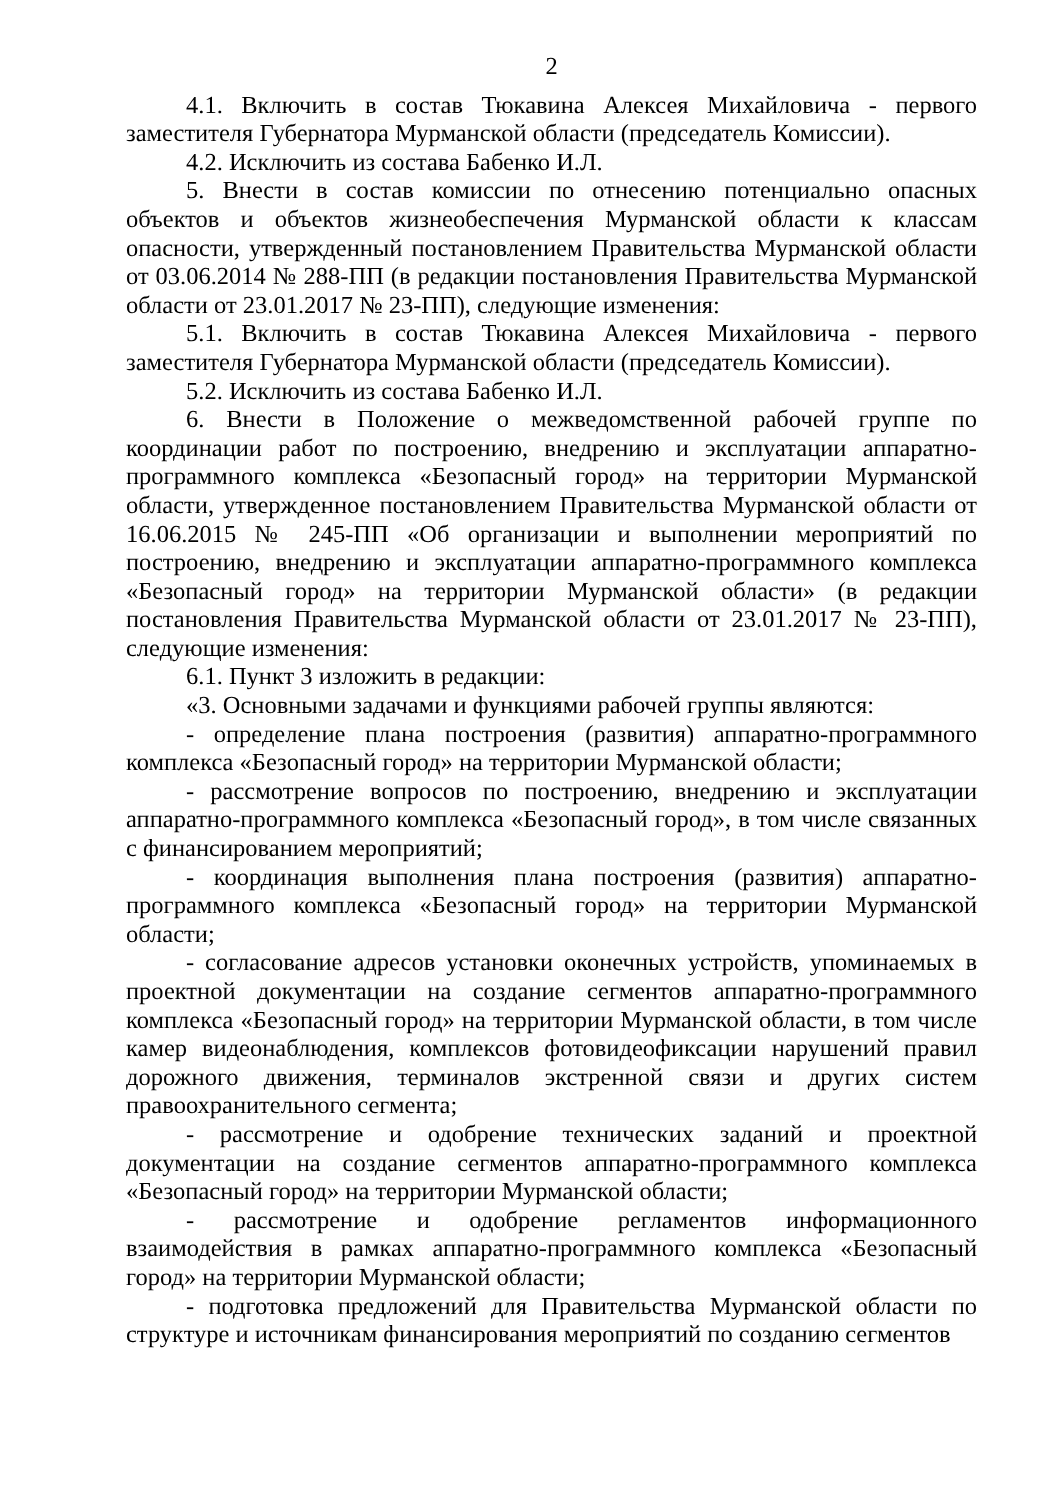2
4.1. Включить в состав Тюкавина Алексея Михайловича - первого заместителя Губернатора Мурманской области (председатель Комиссии).
4.2. Исключить из состава Бабенко И.Л.
5. Внести в состав комиссии по отнесению потенциально опасных объектов и объектов жизнеобеспечения Мурманской области к классам опасности, утвержденный постановлением Правительства Мурманской области от 03.06.2014 № 288-ПП (в редакции постановления Правительства Мурманской области от 23.01.2017 № 23-ПП), следующие изменения:
5.1. Включить в состав Тюкавина Алексея Михайловича - первого заместителя Губернатора Мурманской области (председатель Комиссии).
5.2. Исключить из состава Бабенко И.Л.
6. Внести в Положение о межведомственной рабочей группе по координации работ по построению, внедрению и эксплуатации аппаратно-программного комплекса «Безопасный город» на территории Мурманской области, утвержденное постановлением Правительства Мурманской области от 16.06.2015 № 245-ПП «Об организации и выполнении мероприятий по построению, внедрению и эксплуатации аппаратно-программного комплекса «Безопасный город» на территории Мурманской области» (в редакции постановления Правительства Мурманской области от 23.01.2017 № 23-ПП), следующие изменения:
6.1. Пункт 3 изложить в редакции:
«3. Основными задачами и функциями рабочей группы являются:
- определение плана построения (развития) аппаратно-программного комплекса «Безопасный город» на территории Мурманской области;
- рассмотрение вопросов по построению, внедрению и эксплуатации аппаратно-программного комплекса «Безопасный город», в том числе связанных с финансированием мероприятий;
- координация выполнения плана построения (развития) аппаратно-программного комплекса «Безопасный город» на территории Мурманской области;
- согласование адресов установки оконечных устройств, упоминаемых в проектной документации на создание сегментов аппаратно-программного комплекса «Безопасный город» на территории Мурманской области, в том числе камер видеонаблюдения, комплексов фотовидеофиксации нарушений правил дорожного движения, терминалов экстренной связи и других систем правоохранительного сегмента;
- рассмотрение и одобрение технических заданий и проектной документации на создание сегментов аппаратно-программного комплекса «Безопасный город» на территории Мурманской области;
- рассмотрение и одобрение регламентов информационного взаимодействия в рамках аппаратно-программного комплекса «Безопасный город» на территории Мурманской области;
- подготовка предложений для Правительства Мурманской области по структуре и источникам финансирования мероприятий по созданию сегментов